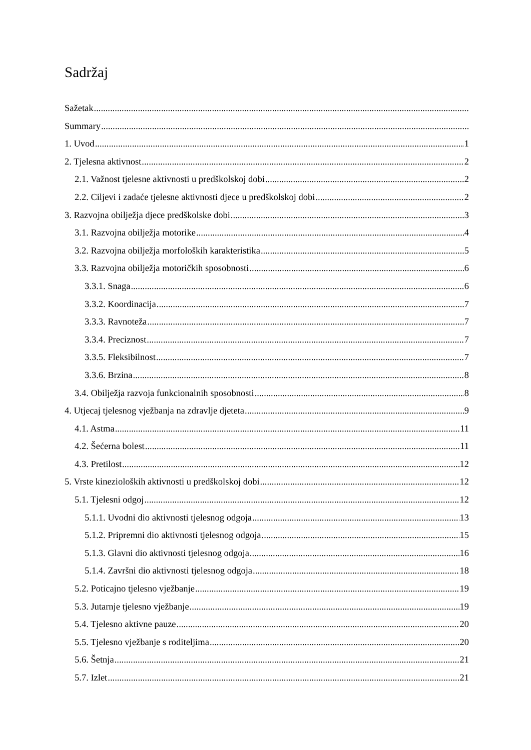Sadržaj
Sažetak
Summary
1. Uvod 1
2. Tjelesna aktivnost 2
2.1. Važnost tjelesne aktivnosti u predškolskoj dobi 2
2.2. Ciljevi i zadaće tjelesne aktivnosti djece u predškolskoj dobi 2
3. Razvojna obilježja djece predškolske dobi 3
3.1. Razvojna obilježja motorike 4
3.2. Razvojna obilježja morfoloških karakteristika 5
3.3. Razvojna obilježja motoričkih sposobnosti 6
3.3.1. Snaga 6
3.3.2. Koordinacija 7
3.3.3. Ravnoteža 7
3.3.4. Preciznost 7
3.3.5. Fleksibilnost 7
3.3.6. Brzina 8
3.4. Obilježja razvoja funkcionalnih sposobnosti 8
4. Utjecaj tjelesnog vježbanja na zdravlje djeteta 9
4.1. Astma 11
4.2. Šećerna bolest 11
4.3. Pretilost 12
5. Vrste kinezioloških aktivnosti u predškolskoj dobi 12
5.1. Tjelesni odgoj 12
5.1.1. Uvodni dio aktivnosti tjelesnog odgoja 13
5.1.2. Pripremni dio aktivnosti tjelesnog odgoja 15
5.1.3. Glavni dio aktivnosti tjelesnog odgoja 16
5.1.4. Završni dio aktivnosti tjelesnog odgoja 18
5.2. Poticajno tjelesno vježbanje 19
5.3. Jutarnje tjelesno vježbanje 19
5.4. Tjelesno aktivne pauze 20
5.5. Tjelesno vježbanje s roditeljima 20
5.6. Šetnja 21
5.7. Izlet 21